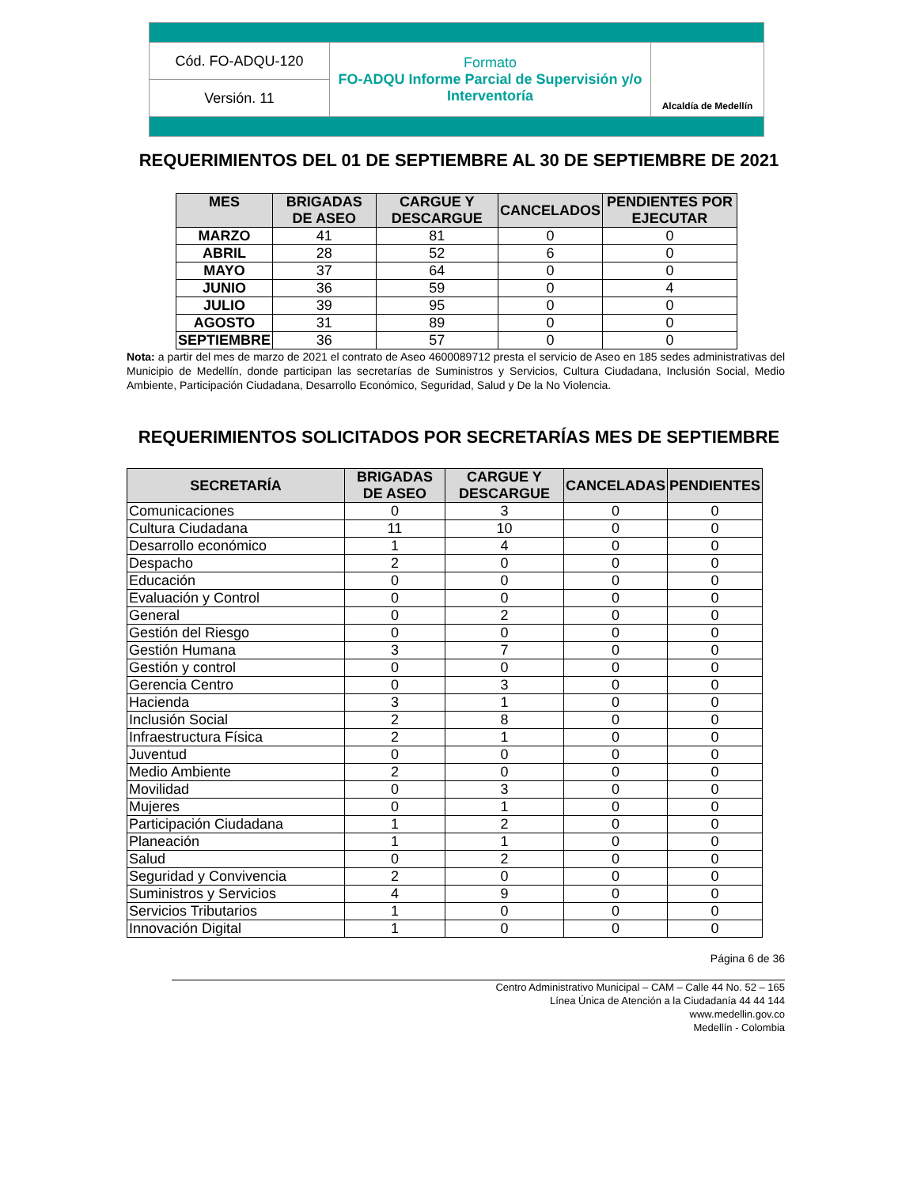| Cód. FO-ADQU-120 | Formato FO-ADQU Informe Parcial de Supervisión y/o Interventoría | Alcaldía de Medellín |
| Versión. 11 | | |
REQUERIMIENTOS DEL 01 DE SEPTIEMBRE AL 30 DE SEPTIEMBRE DE 2021
| MES | BRIGADAS DE ASEO | CARGUE Y DESCARGUE | CANCELADOS | PENDIENTES POR EJECUTAR |
| --- | --- | --- | --- | --- |
| MARZO | 41 | 81 | 0 | 0 |
| ABRIL | 28 | 52 | 6 | 0 |
| MAYO | 37 | 64 | 0 | 0 |
| JUNIO | 36 | 59 | 0 | 4 |
| JULIO | 39 | 95 | 0 | 0 |
| AGOSTO | 31 | 89 | 0 | 0 |
| SEPTIEMBRE | 36 | 57 | 0 | 0 |
Nota: a partir del mes de marzo de 2021 el contrato de Aseo 4600089712 presta el servicio de Aseo en 185 sedes administrativas del Municipio de Medellín, donde participan las secretarías de Suministros y Servicios, Cultura Ciudadana, Inclusión Social, Medio Ambiente, Participación Ciudadana, Desarrollo Económico, Seguridad, Salud y De la No Violencia.
REQUERIMIENTOS SOLICITADOS POR SECRETARÍAS MES DE SEPTIEMBRE
| SECRETARÍA | BRIGADAS DE ASEO | CARGUE Y DESCARGUE | CANCELADAS | PENDIENTES |
| --- | --- | --- | --- | --- |
| Comunicaciones | 0 | 3 | 0 | 0 |
| Cultura Ciudadana | 11 | 10 | 0 | 0 |
| Desarrollo económico | 1 | 4 | 0 | 0 |
| Despacho | 2 | 0 | 0 | 0 |
| Educación | 0 | 0 | 0 | 0 |
| Evaluación y Control | 0 | 0 | 0 | 0 |
| General | 0 | 2 | 0 | 0 |
| Gestión del Riesgo | 0 | 0 | 0 | 0 |
| Gestión Humana | 3 | 7 | 0 | 0 |
| Gestión y control | 0 | 0 | 0 | 0 |
| Gerencia Centro | 0 | 3 | 0 | 0 |
| Hacienda | 3 | 1 | 0 | 0 |
| Inclusión Social | 2 | 8 | 0 | 0 |
| Infraestructura Física | 2 | 1 | 0 | 0 |
| Juventud | 0 | 0 | 0 | 0 |
| Medio Ambiente | 2 | 0 | 0 | 0 |
| Movilidad | 0 | 3 | 0 | 0 |
| Mujeres | 0 | 1 | 0 | 0 |
| Participación Ciudadana | 1 | 2 | 0 | 0 |
| Planeación | 1 | 1 | 0 | 0 |
| Salud | 0 | 2 | 0 | 0 |
| Seguridad y Convivencia | 2 | 0 | 0 | 0 |
| Suministros y Servicios | 4 | 9 | 0 | 0 |
| Servicios Tributarios | 1 | 0 | 0 | 0 |
| Innovación Digital | 1 | 0 | 0 | 0 |
Página 6 de 36
Centro Administrativo Municipal – CAM – Calle 44 No. 52 – 165
Línea Única de Atención a la Ciudadanía 44 44 144
www.medellin.gov.co
Medellín - Colombia